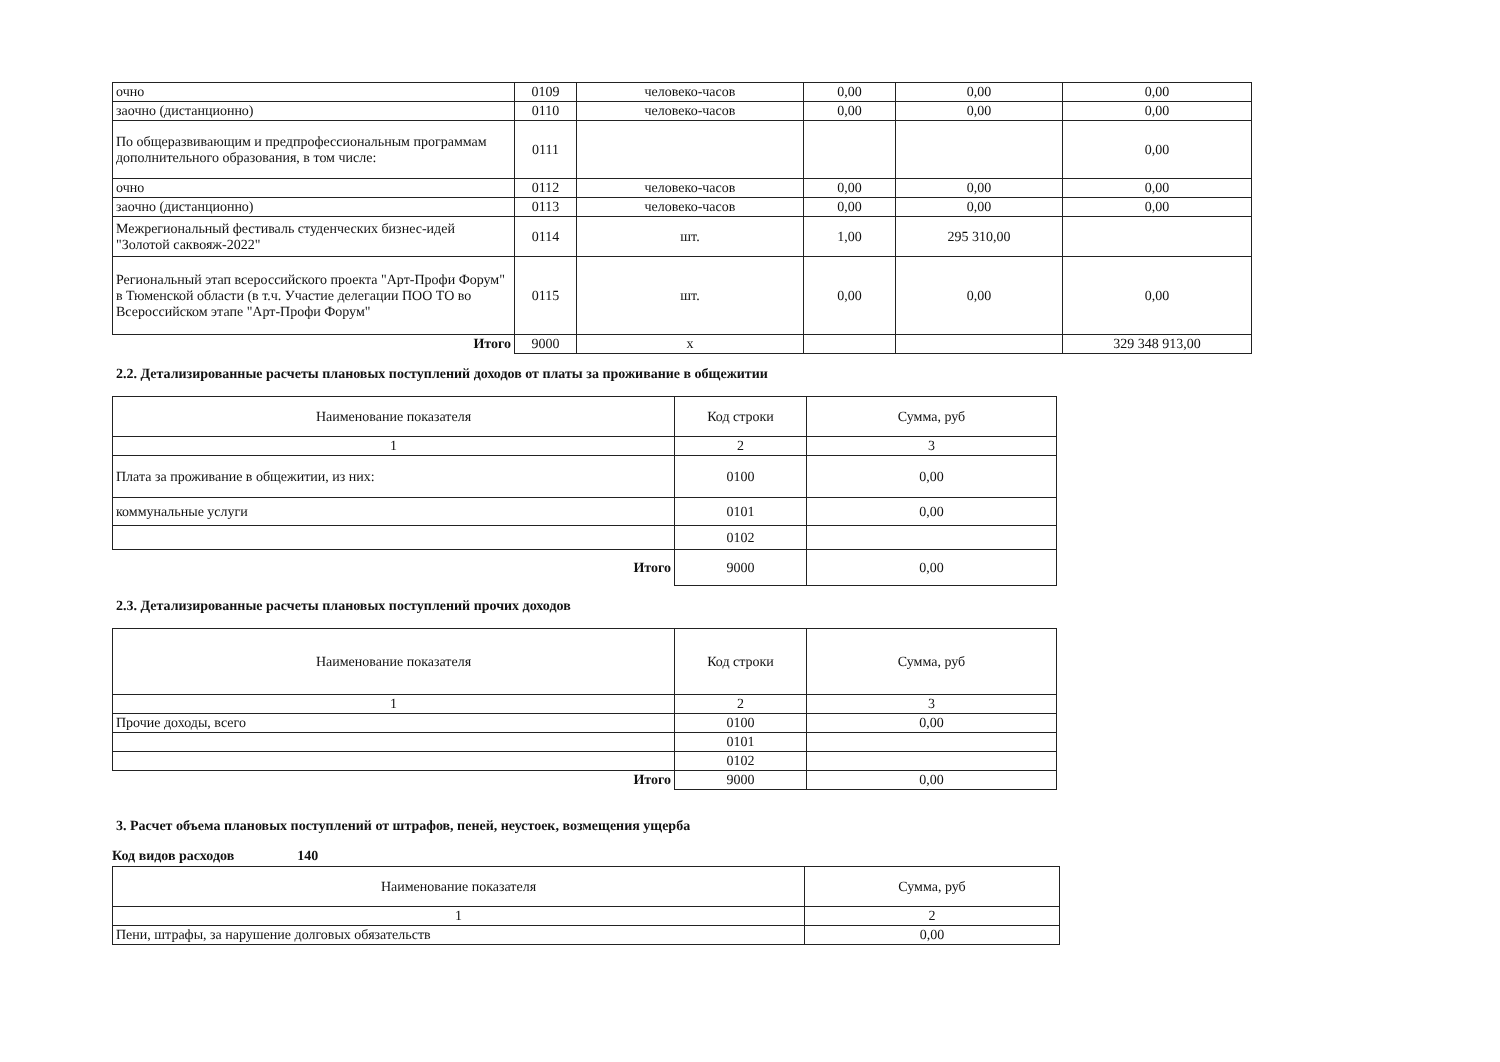| очно | 0109 | человеко-часов | 0,00 | 0,00 | 0,00 |
| заочно (дистанционно) | 0110 | человеко-часов | 0,00 | 0,00 | 0,00 |
| По общеразвивающим и предпрофессиональным программам дополнительного образования, в том числе: | 0111 | | | | 0,00 |
| очно | 0112 | человеко-часов | 0,00 | 0,00 | 0,00 |
| заочно (дистанционно) | 0113 | человеко-часов | 0,00 | 0,00 | 0,00 |
| Межрегиональный фестиваль студенческих бизнес-идей "Золотой саквояж-2022" | 0114 | шт. | 1,00 | 295 310,00 | |
| Региональный этап всероссийского проекта "Арт-Профи Форум" в Тюменской области (в т.ч. Участие делегации ПОО ТО во Всероссийском этапе "Арт-Профи Форум" | 0115 | шт. | 0,00 | 0,00 | 0,00 |
| Итого | 9000 | х | | | 329 348 913,00 |
2.2. Детализированные расчеты плановых поступлений доходов от платы за проживание в общежитии
| Наименование показателя | Код строки | Сумма, руб |
| --- | --- | --- |
| 1 | 2 | 3 |
| Плата за проживание в общежитии, из них: | 0100 | 0,00 |
| коммунальные услуги | 0101 | 0,00 |
| | 0102 | |
| Итого | 9000 | 0,00 |
2.3. Детализированные расчеты плановых поступлений прочих доходов
| Наименование показателя | Код строки | Сумма, руб |
| --- | --- | --- |
| 1 | 2 | 3 |
| Прочие доходы, всего | 0100 | 0,00 |
| | 0101 | |
| | 0102 | |
| Итого | 9000 | 0,00 |
3. Расчет объема плановых поступлений от штрафов, пеней, неустоек, возмещения ущерба
Код видов расходов 140
| Наименование показателя | Сумма, руб |
| --- | --- |
| 1 | 2 |
| Пени, штрафы, за нарушение долговых обязательств | 0,00 |